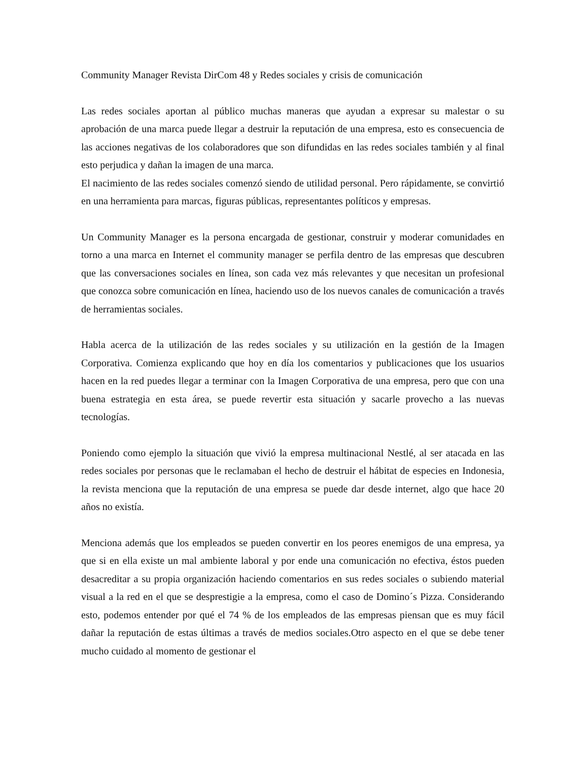Community Manager Revista DirCom 48 y Redes sociales y crisis de comunicación
Las redes sociales aportan al público muchas maneras que ayudan a expresar su malestar o su aprobación de una marca puede llegar a destruir la reputación de una empresa, esto es consecuencia de las acciones negativas de los colaboradores que son difundidas en las redes sociales también y al final esto perjudica y dañan la imagen de una marca.
El nacimiento de las redes sociales comenzó siendo de utilidad personal. Pero rápidamente, se convirtió en una herramienta para marcas, figuras públicas, representantes políticos y empresas.
Un Community Manager es la persona encargada de gestionar, construir y moderar comunidades en torno a una marca en Internet el community manager se perfila dentro de las empresas que descubren que las conversaciones sociales en línea, son cada vez más relevantes y que necesitan un profesional que conozca sobre comunicación en línea, haciendo uso de los nuevos canales de comunicación a través de herramientas sociales.
Habla acerca de la utilización de las redes sociales y su utilización en la gestión de la Imagen Corporativa. Comienza explicando que hoy en día los comentarios y publicaciones que los usuarios hacen en la red puedes llegar a terminar con la Imagen Corporativa de una empresa, pero que con una buena estrategia en esta área, se puede revertir esta situación y sacarle provecho a las nuevas tecnologías.
Poniendo como ejemplo la situación que vivió la empresa multinacional Nestlé, al ser atacada en las redes sociales por personas que le reclamaban el hecho de destruir el hábitat de especies en Indonesia, la revista menciona que la reputación de una empresa se puede dar desde internet, algo que hace 20 años no existía.
Menciona además que los empleados se pueden convertir en los peores enemigos de una empresa, ya que si en ella existe un mal ambiente laboral y por ende una comunicación no efectiva, éstos pueden desacreditar a su propia organización haciendo comentarios en sus redes sociales o subiendo material visual a la red en el que se desprestigie a la empresa, como el caso de Domino´s Pizza. Considerando esto, podemos entender por qué el 74 % de los empleados de las empresas piensan que es muy fácil dañar la reputación de estas últimas a través de medios sociales.Otro aspecto en el que se debe tener mucho cuidado al momento de gestionar el